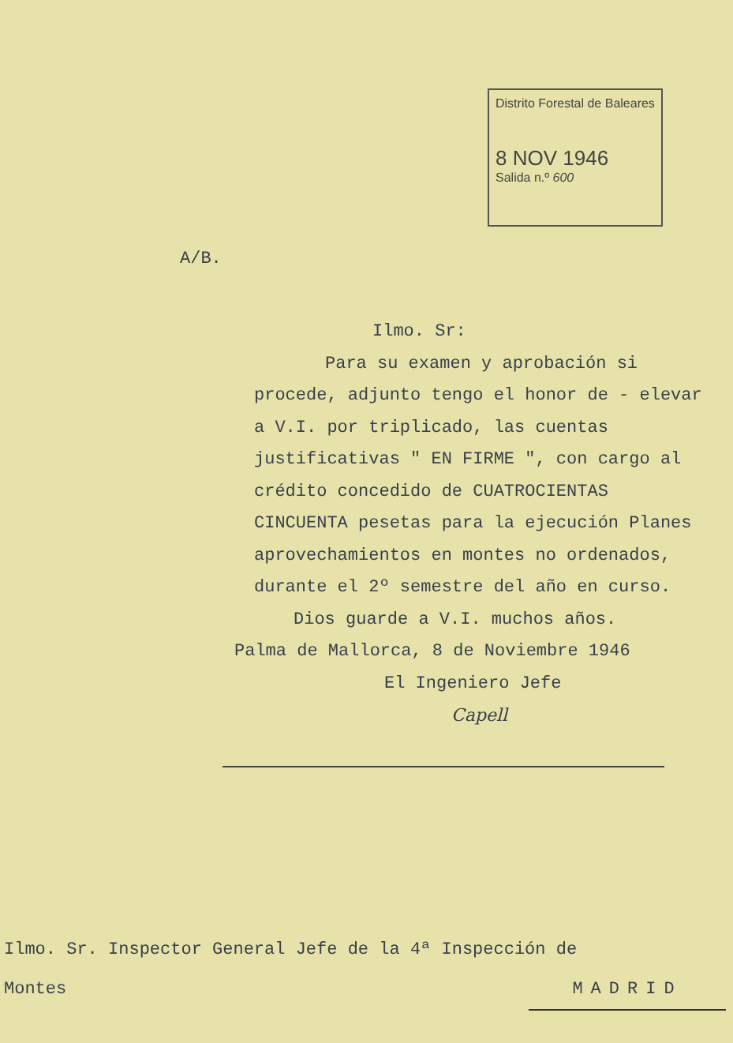Distrito Forestal de Baleares
8 NOV 1946
Salida n.º 600
A/B.
Ilmo. Sr:
Para su examen y aprobación si procede, adjunto tengo el honor de - elevar a V.I. por triplicado, las cuentas justificativas " EN FIRME ", con cargo al crédito concedido de CUATROCIENTAS CINCUENTA pesetas para la ejecución Planes aprovechamientos en montes no ordenados, durante el 2º semestre del año en curso.
Dios guarde a V.I. muchos años.
Palma de Mallorca, 8 de Noviembre 1946
El Ingeniero Jefe
Capell
Ilmo. Sr. Inspector General Jefe de la 4ª Inspección de
Montes MADRID